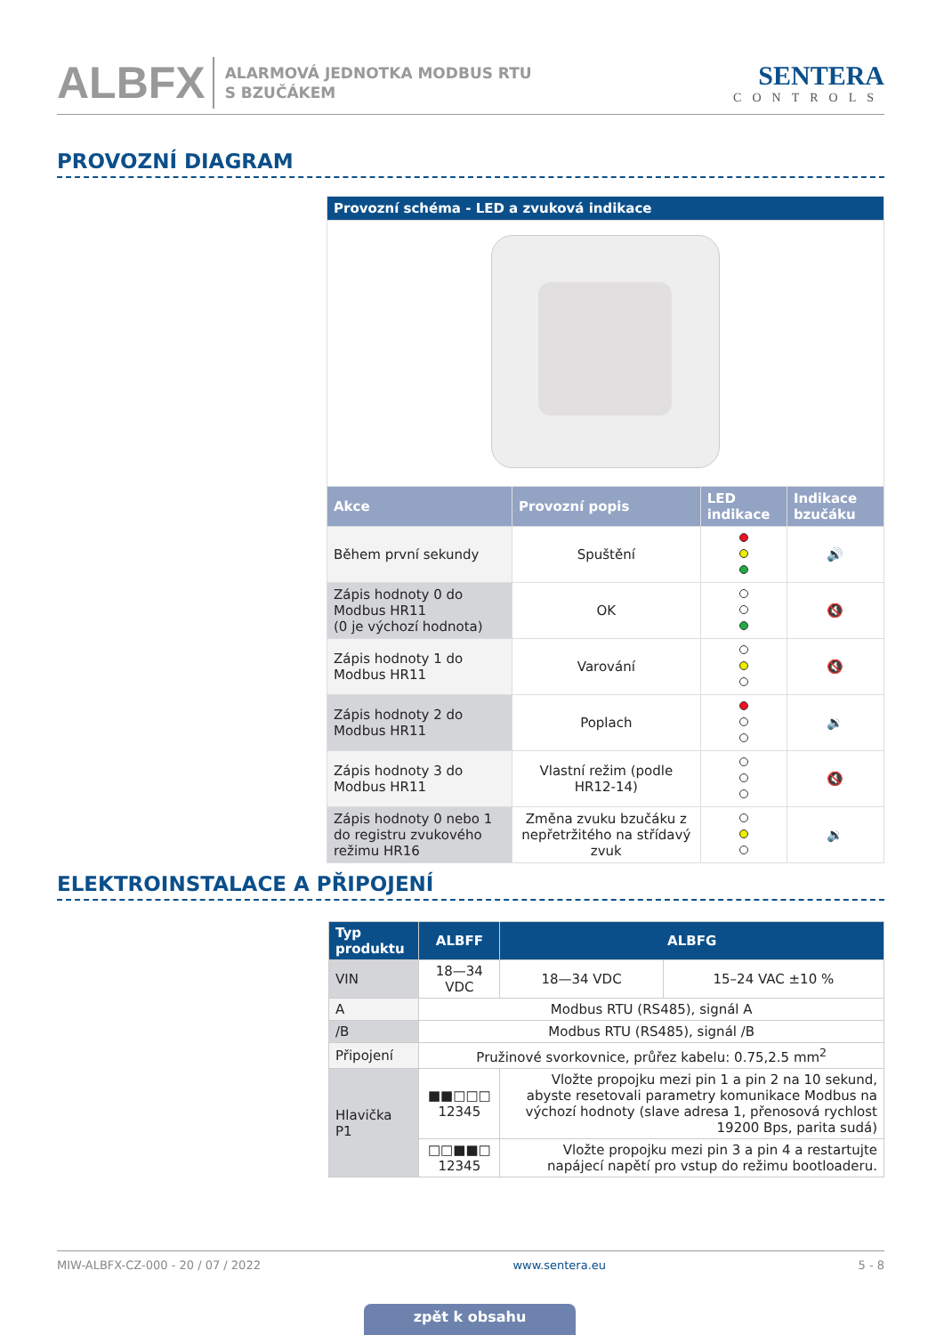ALBFX ALARMOVÁ JEDNOTKA MODBUS RTU
S BZUČÁKEM SENTERA
CONTROLS
PROVOZNÍ DIAGRAM
| Provozní schéma - LED a zvuková indikace | | | |
| --- | --- | --- | --- |
| Akce | Provozní popis | LED indikace | Indikace bzučáku |
| Během první sekundy | Spuštění | | 🔊 |
| Zápis hodnoty 0 do Modbus HR11 (0 je výchozí hodnota) | OK | | 🔇 |
| Zápis hodnoty 1 do Modbus HR11 | Varování | | 🔇 |
| Zápis hodnoty 2 do Modbus HR11 | Poplach | | 🔉 |
| Zápis hodnoty 3 do Modbus HR11 | Vlastní režim (podle HR12-14) | | 🔇 |
| Zápis hodnoty 0 nebo 1 do registru zvukového režimu HR16 | Změna zvuku bzučáku z nepřetržitého na střídavý zvuk | | 🔉 |
ELEKTROINSTALACE A PŘIPOJENÍ
| Typ produktu | ALBFF | ALBFG | |
| --- | --- | --- | --- |
| VIN | 18—34 VDC | 18—34 VDC | 15–24 VAC ±10 % |
| A | Modbus RTU (RS485), signál A | | |
| /B | Modbus RTU (RS485), signál /B | | |
| Připojení | Pružinové svorkovnice, průřez kabelu: 0.75,2.5 mm<sup>2</sup> | | |
| Hlavička P1 | ■■□□□ 12345 | Vložte propojku mezi pin 1 a pin 2 na 10 sekund, abyste resetovali parametry komunikace Modbus na výchozí hodnoty (slave adresa 1, přenosová rychlost 19200 Bps, parita sudá) | |
| | □□■■□ 12345 | Vložte propojku mezi pin 3 a pin 4 a restartujte napájecí napětí pro vstup do režimu bootloaderu. | |
MIW-ALBFX-CZ-000 - 20 / 07 / 2022 www.sentera.eu 5 - 8
zpět k obsahu